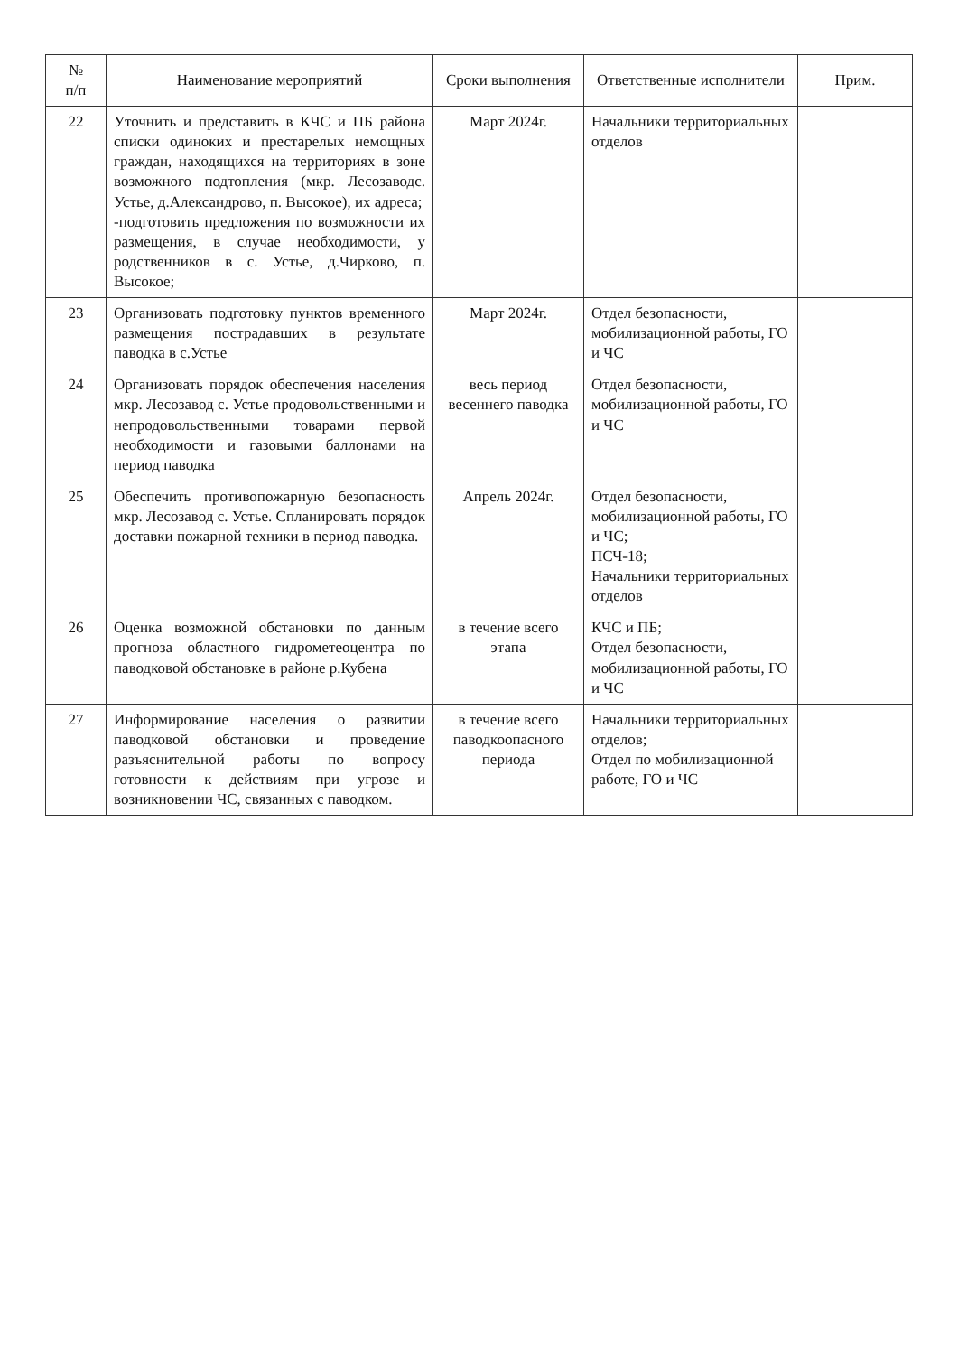| № п/п | Наименование мероприятий | Сроки выполнения | Ответственные исполнители | Прим. |
| --- | --- | --- | --- | --- |
| 22 | Уточнить и представить в КЧС и ПБ района списки одиноких и престарелых немощных граждан, находящихся на территориях в зоне возможного подтопления (мкр. Лесозаводс. Устье, д.Александрово, п. Высокое), их адреса; -подготовить предложения по возможности их размещения, в случае необходимости, у родственников в с. Устье, д.Чирково, п. Высокое; | Март 2024г. | Начальники территориальных отделов | |
| 23 | Организовать подготовку пунктов временного размещения пострадавших в результате паводка в с.Устье | Март 2024г. | Отдел безопасности, мобилизационной работы, ГО и ЧС | |
| 24 | Организовать порядок обеспечения населения мкр. Лесозавод с. Устье продовольственными и непродовольственными товарами первой необходимости и газовыми баллонами на период паводка | весь период весеннего паводка | Отдел безопасности, мобилизационной работы, ГО и ЧС | |
| 25 | Обеспечить противопожарную безопасность мкр. Лесозавод с. Устье. Спланировать порядок доставки пожарной техники в период паводка. | Апрель 2024г. | Отдел безопасности, мобилизационной работы, ГО и ЧС; ПСЧ-18; Начальники территориальных отделов | |
| 26 | Оценка возможной обстановки по данным прогноза областного гидрометеоцентра по паводковой обстановке в районе р.Кубена | в течение всего этапа | КЧС и ПБ; Отдел безопасности, мобилизационной работы, ГО и ЧС | |
| 27 | Информирование населения о развитии паводковой обстановки и проведение разъяснительной работы по вопросу готовности к действиям при угрозе и возникновении ЧС, связанных с паводком. | в течение всего паводкоопасного периода | Начальники территориальных отделов; Отдел по мобилизационной работе, ГО и ЧС | |